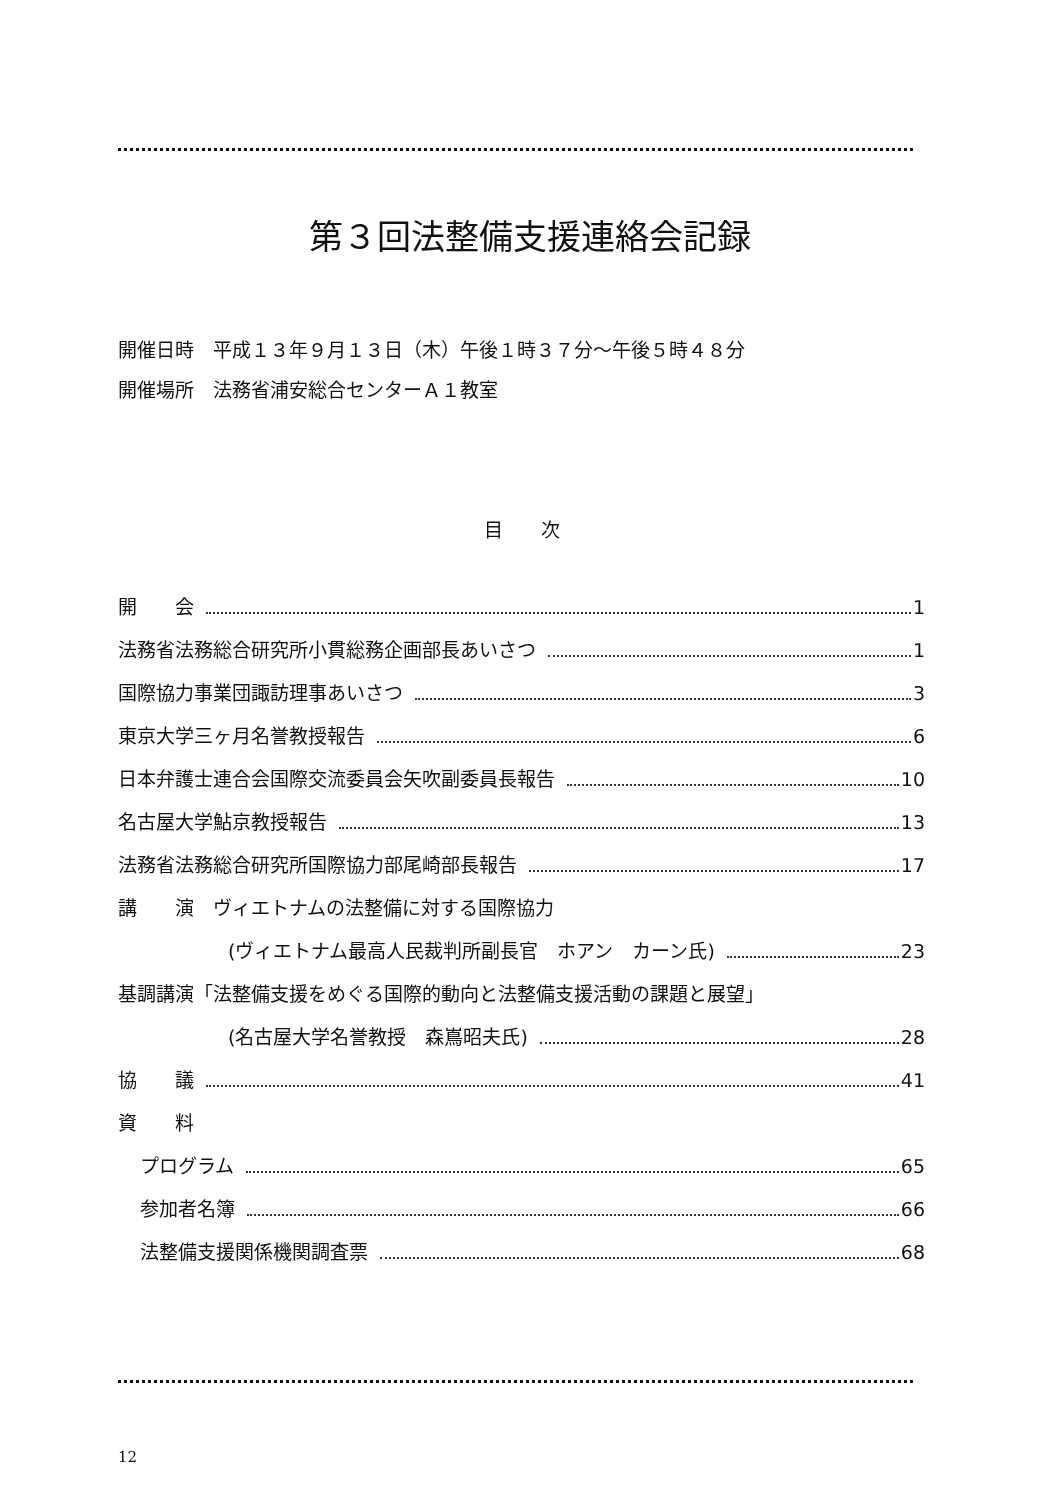第３回法整備支援連絡会記録
開催日時　平成１３年９月１３日（木）午後１時３７分～午後５時４８分
開催場所　法務省浦安総合センターＡ１教室
目　　次
開　　会 1
法務省法務総合研究所小貫総務企画部長あいさつ 1
国際協力事業団諏訪理事あいさつ 3
東京大学三ヶ月名誉教授報告 6
日本弁護士連合会国際交流委員会矢吹副委員長報告 10
名古屋大学鮎京教授報告 13
法務省法務総合研究所国際協力部尾崎部長報告 17
講　　演　ヴィエトナムの法整備に対する国際協力
(ヴィエトナム最高人民裁判所副長官　ホアン　カーン氏) 23
基調講演「法整備支援をめぐる国際的動向と法整備支援活動の課題と展望」
(名古屋大学名誉教授　森嶌昭夫氏) 28
協　　議 41
資　　料
プログラム 65
参加者名簿 66
法整備支援関係機関調査票 68
12